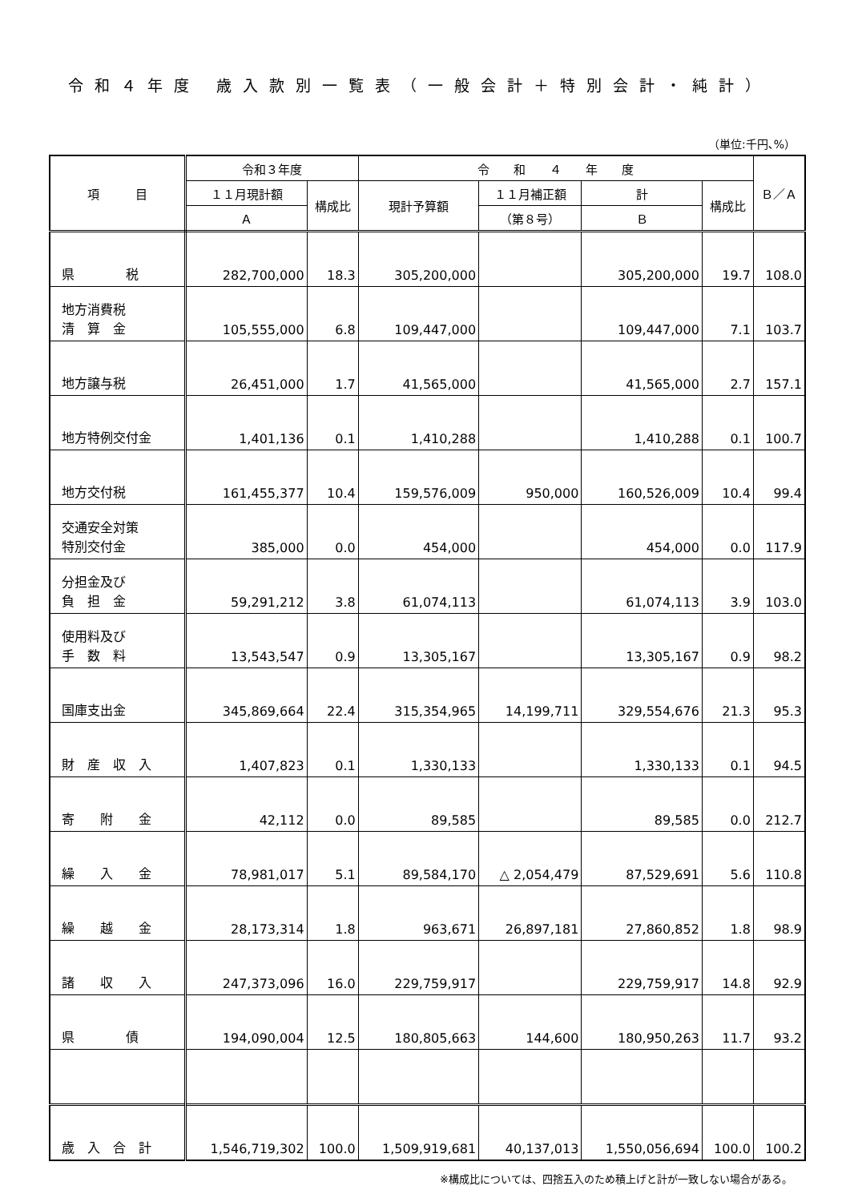令和４年度 歳入款別一覧表（一般会計＋特別会計・純計）
（単位:千円､%）
| 項 目 | 令和３年度 | | 令 和 ４ 年 度 | | | | Ｂ／Ａ |
| --- | --- | --- | --- | --- | --- | --- | --- |
| | １１月現計額 | 構成比 | 現計予算額 | １１月補正額 | 計 | 構成比 | |
| | Ａ | | | （第８号） | Ｂ | | |
| 県 税 | 282,700,000 | 18.3 | 305,200,000 | | 305,200,000 | 19.7 | 108.0 |
| 地方消費税 清 算 金 | 105,555,000 | 6.8 | 109,447,000 | | 109,447,000 | 7.1 | 103.7 |
| 地方譲与税 | 26,451,000 | 1.7 | 41,565,000 | | 41,565,000 | 2.7 | 157.1 |
| 地方特例交付金 | 1,401,136 | 0.1 | 1,410,288 | | 1,410,288 | 0.1 | 100.7 |
| 地方交付税 | 161,455,377 | 10.4 | 159,576,009 | 950,000 | 160,526,009 | 10.4 | 99.4 |
| 交通安全対策 特別交付金 | 385,000 | 0.0 | 454,000 | | 454,000 | 0.0 | 117.9 |
| 分担金及び 負 担 金 | 59,291,212 | 3.8 | 61,074,113 | | 61,074,113 | 3.9 | 103.0 |
| 使用料及び 手 数 料 | 13,543,547 | 0.9 | 13,305,167 | | 13,305,167 | 0.9 | 98.2 |
| 国庫支出金 | 345,869,664 | 22.4 | 315,354,965 | 14,199,711 | 329,554,676 | 21.3 | 95.3 |
| 財 産 収 入 | 1,407,823 | 0.1 | 1,330,133 | | 1,330,133 | 0.1 | 94.5 |
| 寄 附 金 | 42,112 | 0.0 | 89,585 | | 89,585 | 0.0 | 212.7 |
| 繰 入 金 | 78,981,017 | 5.1 | 89,584,170 | △ 2,054,479 | 87,529,691 | 5.6 | 110.8 |
| 繰 越 金 | 28,173,314 | 1.8 | 963,671 | 26,897,181 | 27,860,852 | 1.8 | 98.9 |
| 諸 収 入 | 247,373,096 | 16.0 | 229,759,917 | | 229,759,917 | 14.8 | 92.9 |
| 県 債 | 194,090,004 | 12.5 | 180,805,663 | 144,600 | 180,950,263 | 11.7 | 93.2 |
| 歳 入 合 計 | 1,546,719,302 | 100.0 | 1,509,919,681 | 40,137,013 | 1,550,056,694 | 100.0 | 100.2 |
※構成比については、四捨五入のため積上げと計が一致しない場合がある。